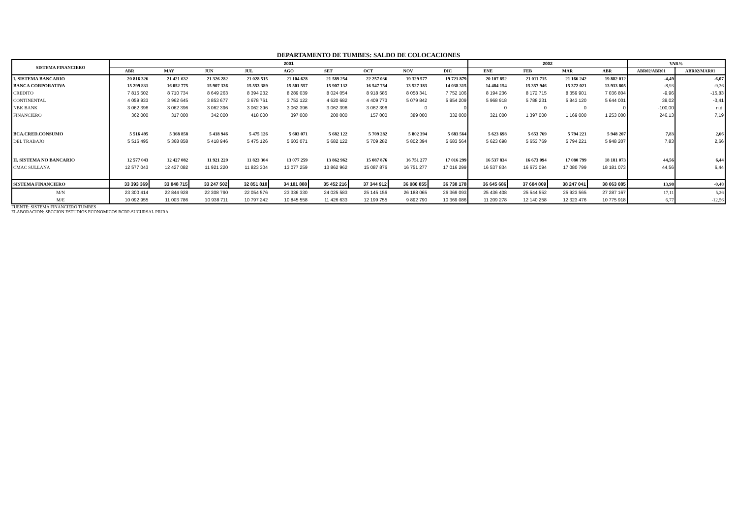DEPARTAMENTO DE TUMBES: SALDO DE COLOCACIONES
| SISTEMA FINANCIERO | 2001 | | | | | | | | | 2002 | | | | VAR% | |
| --- | --- | --- | --- | --- | --- | --- | --- | --- | --- | --- | --- | --- | --- | --- | --- |
| | ABR | MAY | JUN | JUL | AGO | SET | OCT | NOV | DIC | ENE | FEB | MAR | ABR | ABR02/ABR01 | ABR02/MAR01 |
| I. SISTEMA BANCARIO | 20 816 326 | 21 421 632 | 21 326 282 | 21 028 515 | 21 104 628 | 21 589 254 | 22 257 036 | 19 329 577 | 19 721 879 | 20 107 852 | 21 011 715 | 21 166 242 | 19 882 012 | -4,49 | -6,07 |
| BANCA CORPORATIVA | 15 299 831 | 16 052 775 | 15 907 336 | 15 553 389 | 15 501 557 | 15 907 132 | 16 547 754 | 13 527 183 | 14 038 315 | 14 484 154 | 15 357 946 | 15 372 021 | 13 933 805 | -8,93 | -9,36 |
| CREDITO | 7 815 502 | 8 710 734 | 8 649 263 | 8 394 232 | 8 289 039 | 8 024 054 | 8 918 585 | 8 058 341 | 7 752 106 | 8 194 236 | 8 172 715 | 8 359 901 | 7 036 804 | -9,96 | -15,83 |
| CONTINENTAL | 4 059 933 | 3 962 645 | 3 853 677 | 3 678 761 | 3 753 122 | 4 620 682 | 4 409 773 | 5 079 842 | 5 954 209 | 5 968 918 | 5 788 231 | 5 843 120 | 5 644 001 | 39,02 | -3,41 |
| NBK BANK | 3 062 396 | 3 062 396 | 3 062 396 | 3 062 396 | 3 062 396 | 3 062 396 | 3 062 396 | 0 | 0 | 0 | 0 | 0 | 0 | -100,00 | n.d. |
| FINANCIERO | 362 000 | 317 000 | 342 000 | 418 000 | 397 000 | 200 000 | 157 000 | 389 000 | 332 000 | 321 000 | 1 397 000 | 1 169 000 | 1 253 000 | 246,13 | 7,19 |
| BCA.CRED.CONSUMO | 5 516 495 | 5 368 858 | 5 418 946 | 5 475 126 | 5 603 071 | 5 682 122 | 5 709 282 | 5 802 394 | 5 683 564 | 5 623 698 | 5 653 769 | 5 794 221 | 5 948 207 | 7,83 | 2,66 |
| DEL TRABAJO | 5 516 495 | 5 368 858 | 5 418 946 | 5 475 126 | 5 603 071 | 5 682 122 | 5 709 282 | 5 802 394 | 5 683 564 | 5 623 698 | 5 653 769 | 5 794 221 | 5 948 207 | 7,83 | 2,66 |
| II. SISTEMA NO BANCARIO | 12 577 043 | 12 427 082 | 11 921 220 | 11 823 304 | 13 077 259 | 13 862 962 | 15 087 876 | 16 751 277 | 17 016 299 | 16 537 834 | 16 673 094 | 17 080 799 | 18 181 073 | 44,56 | 6,44 |
| CMAC SULLANA | 12 577 043 | 12 427 082 | 11 921 220 | 11 823 304 | 13 077 259 | 13 862 962 | 15 087 876 | 16 751 277 | 17 016 299 | 16 537 834 | 16 673 094 | 17 080 799 | 18 181 073 | 44,56 | 6,44 |
| SISTEMA FINANCIERO | 33 393 369 | 33 848 715 | 33 247 502 | 32 851 818 | 34 181 888 | 35 452 216 | 37 344 912 | 36 080 855 | 36 738 178 | 36 645 686 | 37 684 809 | 38 247 041 | 38 063 085 | 13,98 | -0,48 |
| M/N | 23 300 414 | 22 844 928 | 22 308 790 | 22 054 576 | 23 336 330 | 24 025 583 | 25 145 156 | 26 188 065 | 26 369 093 | 25 436 408 | 25 544 552 | 25 923 565 | 27 287 167 | 17,11 | 5,26 |
| M/E | 10 092 955 | 11 003 786 | 10 938 711 | 10 797 242 | 10 845 558 | 11 426 633 | 12 199 755 | 9 892 790 | 10 369 086 | 11 209 278 | 12 140 258 | 12 323 476 | 10 775 918 | 6,77 | -12,56 |
FUENTE: SISTEMA FINANCIERO TUMBES
ELABORACION: SECCION ESTUDIOS ECONOMICOS BCRP-SUCURSAL PIURA